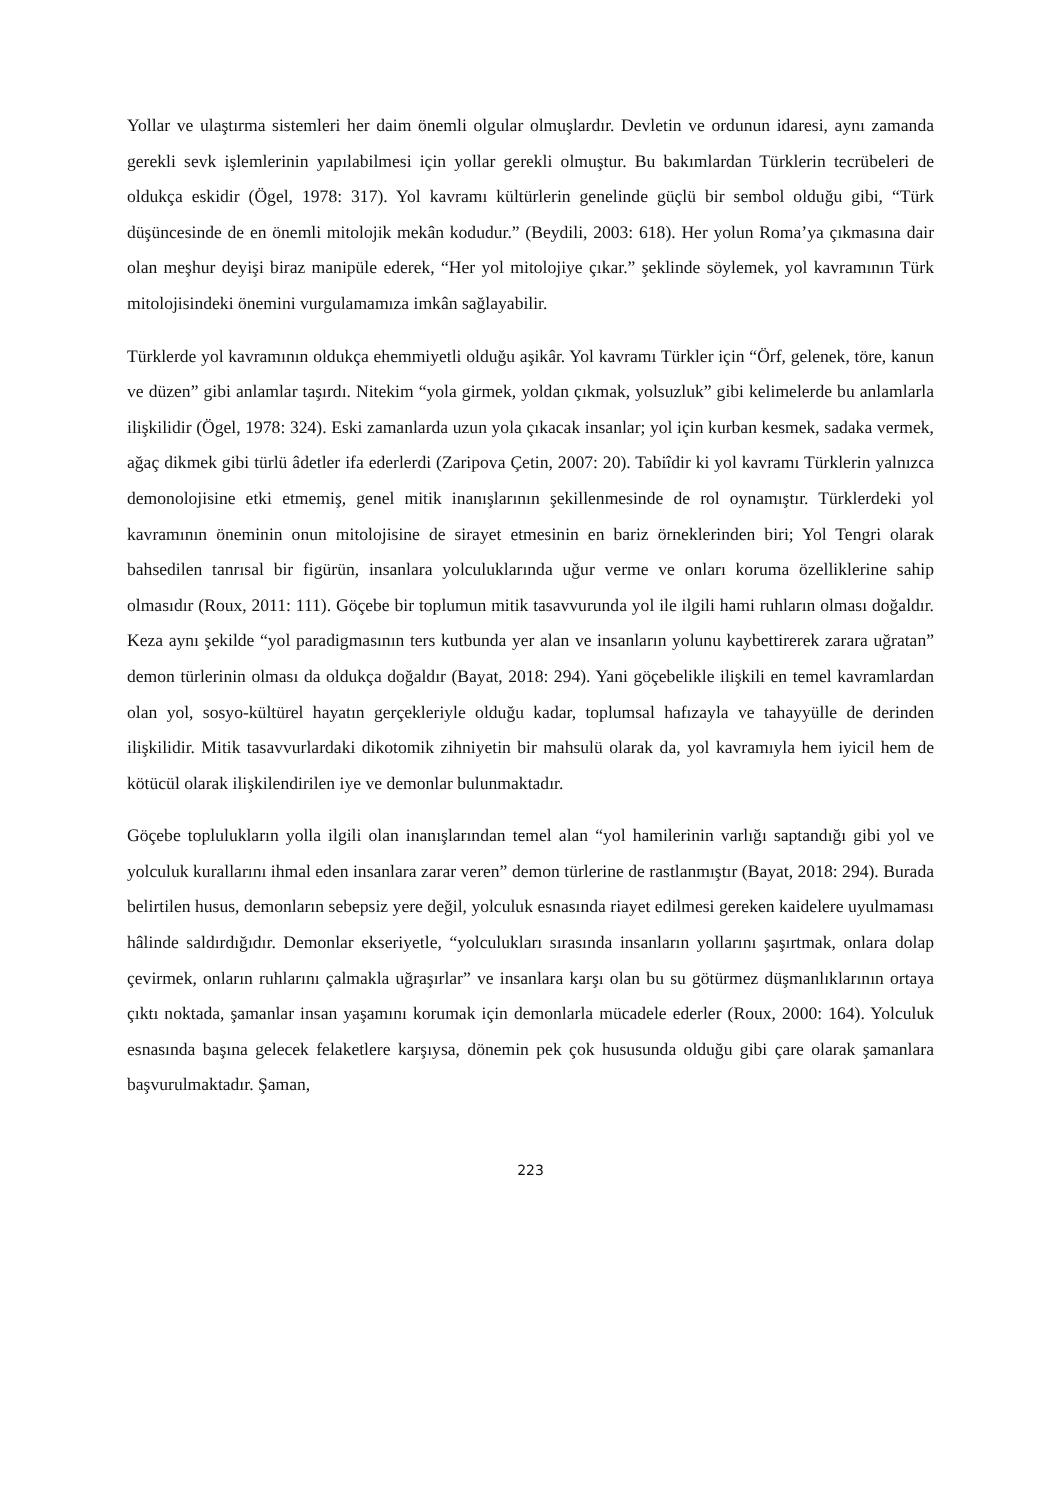Yollar ve ulaştırma sistemleri her daim önemli olgular olmuşlardır. Devletin ve ordunun idaresi, aynı zamanda gerekli sevk işlemlerinin yapılabilmesi için yollar gerekli olmuştur. Bu bakımlardan Türklerin tecrübeleri de oldukça eskidir (Ögel, 1978: 317). Yol kavramı kültürlerin genelinde güçlü bir sembol olduğu gibi, “Türk düşüncesinde de en önemli mitolojik mekân kodudur.” (Beydili, 2003: 618). Her yolun Roma’ya çıkmasına dair olan meşhur deyişi biraz manipüle ederek, “Her yol mitolojiye çıkar.” şeklinde söylemek, yol kavramının Türk mitolojisindeki önemini vurgulamamıza imkân sağlayabilir.
Türklerde yol kavramının oldukça ehemmiyetli olduğu aşikâr. Yol kavramı Türkler için “Örf, gelenek, töre, kanun ve düzen” gibi anlamlar taşırdı. Nitekim “yola girmek, yoldan çıkmak, yolsuzluk” gibi kelimelerde bu anlamlarla ilişkilidir (Ögel, 1978: 324). Eski zamanlarda uzun yola çıkacak insanlar; yol için kurban kesmek, sadaka vermek, ağaç dikmek gibi türlü âdetler ifa ederlerdi (Zaripova Çetin, 2007: 20). Tabiîdir ki yol kavramı Türklerin yalnızca demonolojisine etki etmemiş, genel mitik inanışlarının şekillenmesinde de rol oynamıştır. Türklerdeki yol kavramının öneminin onun mitolojisine de sirayet etmesinin en bariz örneklerinden biri; Yol Tengri olarak bahsedilen tanrısal bir figürün, insanlara yolculuklarında uğur verme ve onları koruma özelliklerine sahip olmasıdır (Roux, 2011: 111). Göçebe bir toplumun mitik tasavvurunda yol ile ilgili hami ruhların olması doğaldır. Keza aynı şekilde “yol paradigmasının ters kutbunda yer alan ve insanların yolunu kaybettirerek zarara uğratan” demon türlerinin olması da oldukça doğaldır (Bayat, 2018: 294). Yani göçebelikle ilişkili en temel kavramlardan olan yol, sosyo-kültürel hayatın gerçekleriyle olduğu kadar, toplumsal hafızayla ve tahayyülle de derinden ilişkilidir. Mitik tasavvurlardaki dikotomik zihniyetin bir mahsulü olarak da, yol kavramıyla hem iyicil hem de kötücül olarak ilişkilendirilen iye ve demonlar bulunmaktadır.
Göçebe toplulukların yolla ilgili olan inanışlarından temel alan “yol hamilerinin varlığı saptandığı gibi yol ve yolculuk kurallarını ihmal eden insanlara zarar veren” demon türlerine de rastlanmıştır (Bayat, 2018: 294). Burada belirtilen husus, demonların sebepsiz yere değil, yolculuk esnasında riayet edilmesi gereken kaidelere uyulmaması hâlinde saldırdığıdır. Demonlar ekseriyetle, “yolculukları sırasında insanların yollarını şaşırtmak, onlara dolap çevirmek, onların ruhlarını çalmakla uğraşırlar” ve insanlara karşı olan bu su götürmez düşmanlıklarının ortaya çıktı noktada, şamanlar insan yaşamını korumak için demonlarla mücadele ederler (Roux, 2000: 164). Yolculuk esnasında başına gelecek felaketlere karşıysa, dönemin pek çok hususunda olduğu gibi çare olarak şamanlara başvurulmaktadır. Şaman,
223